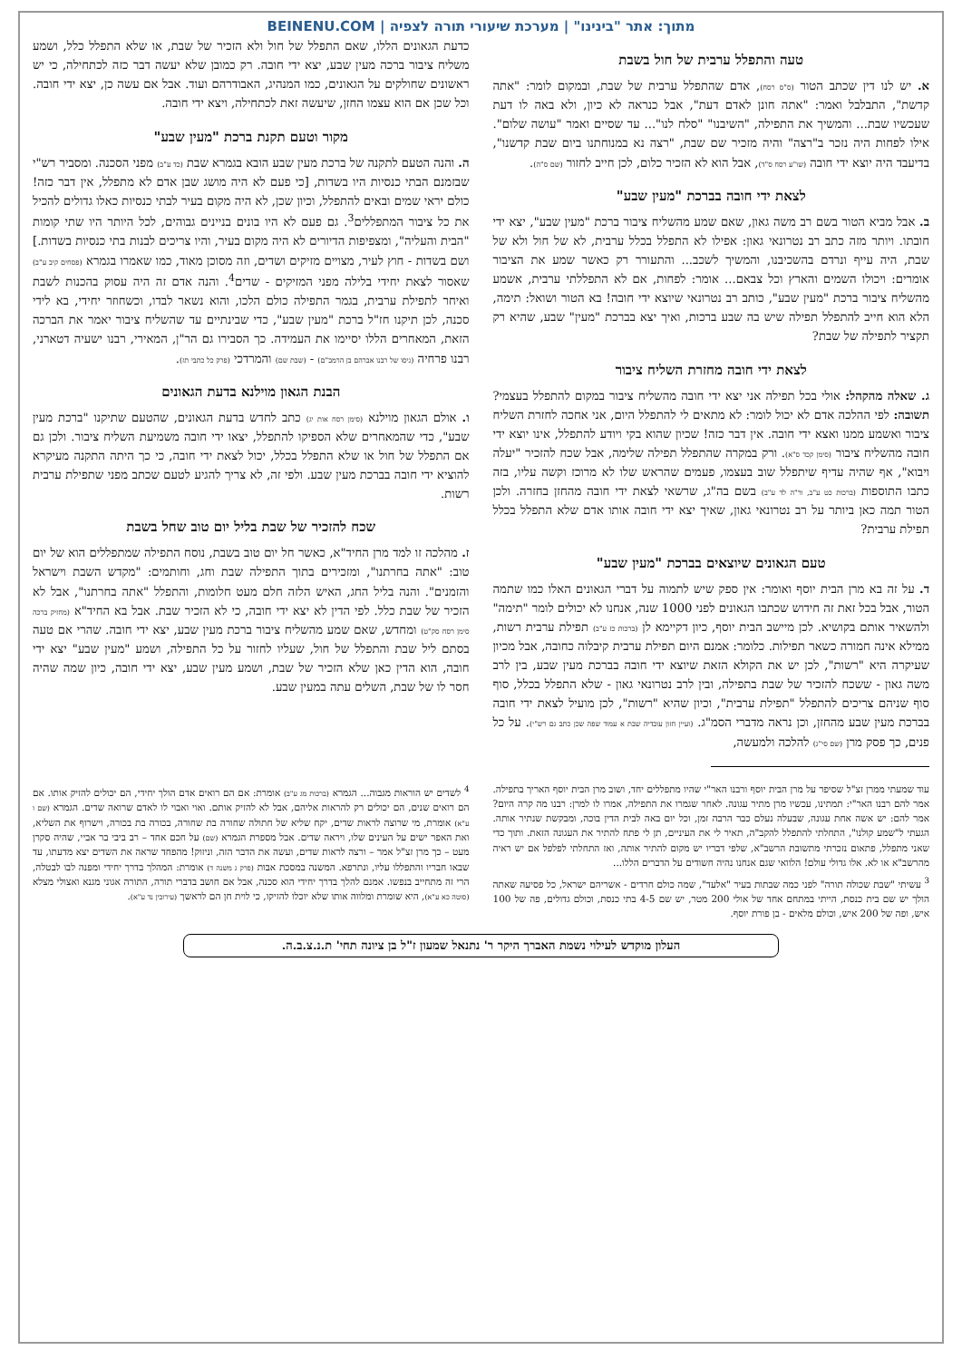מתוך: אתר "בינינו" | מערכת שיעורי תורה לצפיה | BEINENU.COM
טעה והתפלל ערבית של חול בשבת
א. יש לנו דין שכתב הטור (ס"ס רסח), אדם שהתפלל ערבית של שבת, ובמקום לומר: "אתה קדשת", התבלבל ואמר: "אתה חונן לאדם דעת", אבל כנראה לא כיון, ולא באה לו דעת שעכשיו שבת... והמשיך את התפילה, "השיבנו" "סלח לנו"... עד שסיים ואמר "עושה שלום". אילו לפחות היה נזכר ב"רצה" והיה מזכיר שם שבת, "רצה נא במנוחתנו ביום שבת קדשנו", בדיעבד היה יוצא ידי חובה (שו"ע רסח ס"ד), אבל הוא לא הזכיר כלום, לכן חייב לחזור (שם ס"ה).
לצאת ידי חובה בברכת "מעין שבע"
ב. אבל מביא הטור בשם רב משה גאון, שאם שמע מהשליח ציבור ברכת "מעין שבע", יצא ידי חובתו. ויותר מזה כתב רב נטרונאי גאון: אפילו לא התפלל בכלל ערבית, לא של חול ולא של שבת, היה עייף ונרדם בהשכיבנו, והמשיך לשכב... והתעורר רק כאשר שמע את הציבור אומרים: ויכולו השמים והארץ וכל צבאם... אומר: לפחות, אם לא התפללתי ערבית, אשמע מהשליח ציבור ברכת "מעין שבע", כותב רב נטרונאי שיוצא ידי חובה! בא הטור ושואל: תימה, הלא הוא חייב להתפלל תפילה שיש בה שבע ברכות, ואיך יצא בברכת "מעין" שבע, שהיא רק תקציר לתפילה של שבת?
לצאת ידי חובה מחזרת השליח ציבור
ג. שאלה מהקהל: אולי בכל תפילה אני יצא ידי חובה מהשליח ציבור במקום להתפלל בעצמי? תשובה: לפי ההלכה אדם לא יכול לומר: לא מתאים לי להתפלל היום, אני אחכה לחזרת השליח ציבור ואשמע ממנו ואצא ידי חובה. אין דבר כזה! שכיון שהוא בקי ויודע להתפלל, אינו יוצא ידי חובה מהשליח ציבור (סימן קכד ס"א). ורק במקרה שהתפלל תפילה שלימה, אבל שכח להזכיר "יעלה ויבוא", אף שהיה עדיף שיתפלל שוב בעצמו, פעמים שהראש שלו לא מרוכז וקשה עליו, בזה כתבו התוספות (ברכות כט ע"ב, ור"ה לד ע"ב) בשם בה"ג, שרשאי לצאת ידי חובה מהחזן בחזרה. ולכן הטור תמה כאן ביותר על רב נטרונאי גאון, שאיך יצא ידי חובה אותו אדם שלא התפלל בכלל תפילת ערבית?
טעם הגאונים שיוצאים בברכת "מעין שבע"
ד. על זה בא מרן הבית יוסף ואומר: אין ספק שיש לתמוה על דברי הגאונים האלו כמו שתמה הטור, אבל בכל זאת זה חידוש שכתבו הגאונים לפני 1000 שנה, אנחנו לא יכולים לומר "תימה" ולהשאיר אותם בקושיא. לכן מיישב הבית יוסף, כיון דקיימא לן (ברכות כז ע"ב) תפילת ערבית רשות, ממילא אינה חמורה כשאר תפילות. כלומר: אמנם היום תפילת ערבית קיבלוה כחובה, אבל מכיון שעיקרה היא "רשות", לכן יש את הקולא הזאת שיוצא ידי חובה בברכת מעין שבע, בין לרב משה גאון - ששכח להזכיר של שבת בתפילה, ובין לרב נטרונאי גאון - שלא התפלל בכלל, סוף סוף שניהם צריכים להתפלל "תפילת ערבית", וכיון שהיא "רשות", לכן מועיל לצאת ידי חובה בברכת מעין שבע מהחזן, וכן נראה מדברי הסמ"ג. (ועיין חזון עובדיה שבת א עמוד שפה שכן כתב גם רש"י). על כל פנים, כך פסק מרן (שם סי"ג) להלכה ולמעשה,
עוד שמעתי ממרן זצ"ל שסיפר על מרן הבית יוסף ורבנו האר"י שהיו מתפללים יחד, ושוב מרן הבית יוסף האריך בתפילה. אמר להם רבנו האר"י: תמתינו, עכשיו מרן מתיר עגונה. לאחר שגמרו את התפילה, אמרו לו למרן: רבנו מה קרה היום? אמר להם: יש אשה אחת עגונה, שבעלה נעלם כבר הרבה זמן, וכל יום באה לבית הדין בוכה, ומבקשת שנתיר אותה. הגעתי ל"שמע קולנו", התחלתי להתפלל להקב"ה, תאיר לי את העיניים, תן לי פתח להתיר את העגונה הזאת. ותוך כדי שאני מתפלל, פתאום נזכרתי מתשובת הרשב"א, שלפי דבריו יש מקום להתיר אותה, ואז התחלתי לפלפל אם יש ראיה מהרשב"א או לא. אלו גדולי עולם! הלוואי שגם אנחנו נהיה חשודים על הדברים הללו...
<sup>3</sup> עשיתי "שבת שכולה תורה" לפני כמה שבתות בעיר "אלעד", שמה כולם חרדים - אשריהם ישראל, כל פסיעה שאתה הולך יש שם בית כנסת, הייתי במתחם אחד של אולי 200 מטר, יש שם 4-5 בתי כנסת, וכולם גדולים, פה של 100 איש, ופה של 200 איש, וכולם מלאים - בן פורת יוסף.
כדעת הגאונים הללו, שאם התפלל של חול ולא הזכיר של שבת, או שלא התפלל כלל, ושמע משליח ציבור ברכה מעין שבע, יצא ידי חובה. רק כמובן שלא יעשה דבר כזה לכתחילה, כי יש ראשונים שחולקים על הגאונים, כמו המנהיג, האבודרהם ועוד. אבל אם עשה כן, יצא ידי חובה. וכל שכן אם הוא עצמו החזן, שיעשה זאת לכתחילה, ויצא ידי חובה.
מקור וטעם תקנת ברכת "מעין שבע"
ה. והנה הטעם לתקנה של ברכת מעין שבע הובא בגמרא שבת (כד ע"ב) מפני הסכנה. ומסביר רש"י שבזמנם הבתי כנסיות היו בשדות, [כי פעם לא היה מושג שבן אדם לא מתפלל, אין דבר כזה! כולם יראי שמים ובאים להתפלל, וכיון שכן, לא היה מקום בעיר לבתי כנסיות כאלו גדולים להכיל את כל ציבור המתפללים<sup>3</sup>. גם פעם לא היו בונים בניינים גבוהים, לכל היותר היו שתי קומות "הבית והעליה", ומצפיפות הדיורים לא היה מקום בעיר, והיו צריכים לבנות בתי כנסיות בשדות.] ושם בשדות - חוץ לעיר, מצויים מזיקים ושדים, וזה מסוכן מאוד, כמו שאמרו בגמרא (פסחים קיב ע"ב) שאסור לצאת יחידי בלילה מפני המזיקים - שדים<sup>4</sup>. והנה אדם זה היה עסוק בהכנות לשבת ואיחר לתפילת ערבית, בגמר התפילה כולם הלכו, והוא נשאר לבדו, וכשחוזר יחידי, בא לידי סכנה, לכן תיקנו חז"ל ברכת "מעין שבע", כדי שבינתיים עד שהשליח ציבור יאמר את הברכה הזאת, המאחרים הללו יסיימו את העמידה. כך הסבירו גם הר"ן, המאירי, רבנו ישעיה דטארני, רבנו פרחיה (גיסו של רבנו אברהם בן הרמב"ם) - (שבת שם) והמרדכי (פרק כל כתבי תז).
הבנת הגאון מוילנא בדעת הגאונים
ו. אולם הגאון מוילנא (סימן רסח אות יג) כתב לחדש בדעת הגאונים, שהטעם שתיקנו "ברכת מעין שבע", כדי שהמאחרים שלא הספיקו להתפלל, יצאו ידי חובה משמיעת השליח ציבור. ולכן גם אם התפלל של חול או שלא התפלל בכלל, יכול לצאת ידי חובה, כי כך היתה התקנה מעיקרא להוציא ידי חובה בברכת מעין שבע. ולפי זה, לא צריך להגיע לטעם שכתב מפני שתפילת ערבית רשות.
שכח להזכיר של שבת בליל יום טוב שחל בשבת
ז. מהלכה זו למד מרן החיד"א, כאשר חל יום טוב בשבת, נוסח התפילה שמתפללים הוא של יום טוב: "אתה בחרתנו", ומזכירים בתוך התפילה שבת וחג, וחותמים: "מקדש השבת וישראל והזמנים". והנה בליל החג, האיש הלזה חלם מעט חלומות, והתפלל "אתה בחרתנו", אבל לא הזכיר של שבת כלל. לפי הדין לא יצא ידי חובה, כי לא הזכיר שבת. אבל בא החיד"א (מחזיק ברכה סימן רסח סק"ט) ומחדש, שאם שמע מהשליח ציבור ברכת מעין שבע, יצא ידי חובה. שהרי אם טעה בסתם ליל שבת והתפלל של חול, שעליו לחזור על כל התפילה, ושמע "מעין שבע" יצא ידי חובה, הוא הדין כאן שלא הזכיר של שבת, ושמע מעין שבע, יצא ידי חובה, כיון שמה שהיה חסר לו של שבת, השלים עתה במעין שבע.
<sup>4</sup> לשדים יש הוראות מגבוה... הגמרא (ברכות מג ע"ב) אומרת: אם הם רואים אדם הולך יחידי, הם יכולים להזיק אותו. אם הם רואים שנים, הם יכולים רק להראות אליהם, אבל לא להזיק אותם. ואוי ואבוי לו לאדם שרואה שדים. הגמרא (שם ו ע"א) אומרת, מי שרוצה לראות שדים, יקח שליא של חתולה שחורה בת שחורה, בכורה בת בכורה, וישרוף את השליא, ואת האפר ישים על העינים שלו, ויראה שדים. אבל מספרת הגמרא (שם) על חכם אחד – רב ביבי בר אביי, שהיה סקרן מעט – כך מרן זצ"ל אמר – ורצה לראות שדים, ועשה את הדבר הזה, וניזוק! מהפחד שראה את השדים יצא מדעתו, עד שבאו חבריו והתפללו עליו, ונתרפא. המשנה במסכת אבות (פרק ג משנה ד) אומרת: המהלך בדרך יחידי ומפנה לבו לבטלה, הרי זה מתחייב בנפשו. אמנם להלך בדרך יחידי הוא סכנה, אבל אם חושב בדברי תורה, התורה אגוני מגנא ואצולי מצלא (סוטה כא ע"א), היא שומרת ומלווה אותו שלא יוכלו להזיקו, כי לוית חן הם לראשך (עירובין נד ע"א).
העלון מוקדש לעילוי נשמת האברך היקר ר' נתנאל שמעון ז"ל בן ציונה תחי' ת.נ.צ.ב.ה.